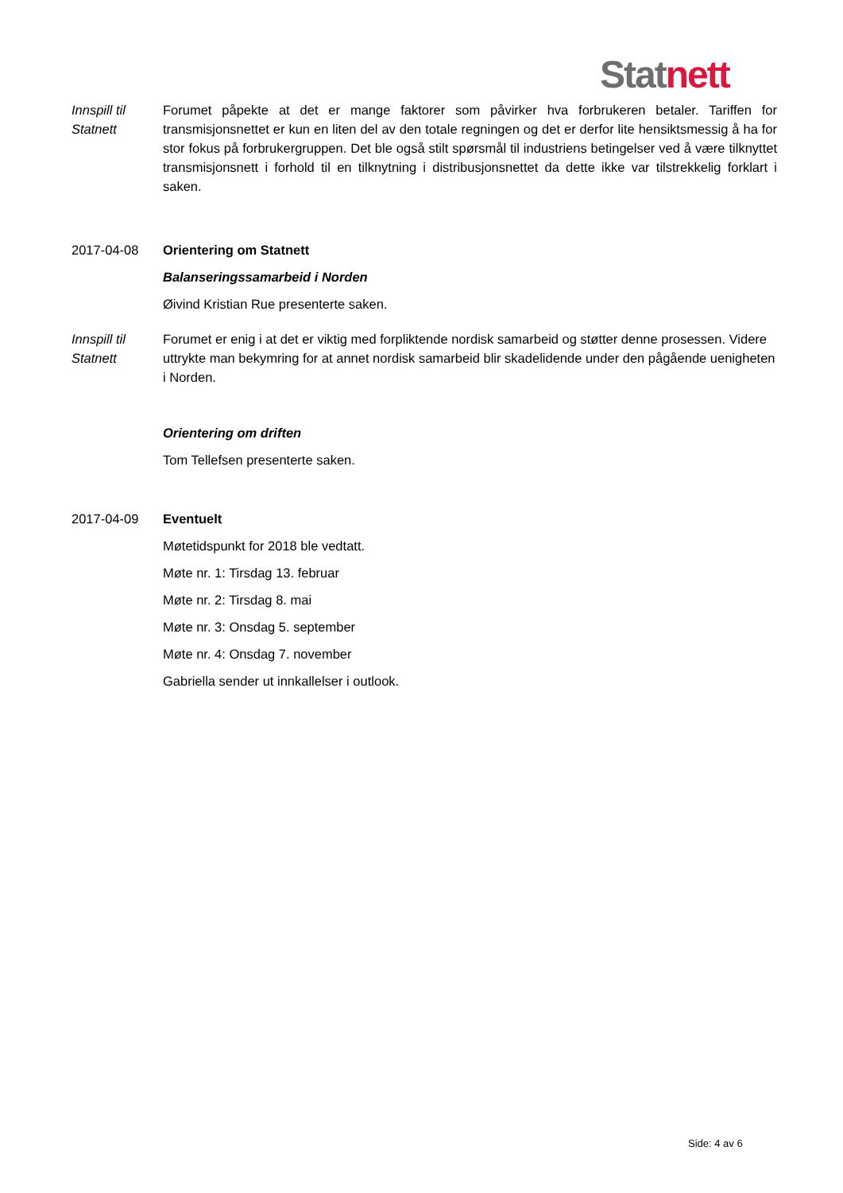Stat nett
Innspill til Statnett
Forumet påpekte at det er mange faktorer som påvirker hva forbrukeren betaler. Tariffen for transmisjonsnettet er kun en liten del av den totale regningen og det er derfor lite hensiktsmessig å ha for stor fokus på forbrukergruppen. Det ble også stilt spørsmål til industriens betingelser ved å være tilknyttet transmisjonsnett i forhold til en tilknytning i distribusjonsnettet da dette ikke var tilstrekkelig forklart i saken.
2017-04-08 Orientering om Statnett
Balanseringssamarbeid i Norden
Øivind Kristian Rue presenterte saken.
Innspill til Statnett
Forumet er enig i at det er viktig med forpliktende nordisk samarbeid og støtter denne prosessen. Videre uttrykte man bekymring for at annet nordisk samarbeid blir skadelidende under den pågående uenigheten i Norden.
Orientering om driften
Tom Tellefsen presenterte saken.
2017-04-09 Eventuelt
Møtetidspunkt for 2018 ble vedtatt.
Møte nr. 1: Tirsdag 13. februar
Møte nr. 2: Tirsdag 8. mai
Møte nr. 3: Onsdag 5. september
Møte nr. 4: Onsdag 7. november
Gabriella sender ut innkallelser i outlook.
Side: 4 av 6